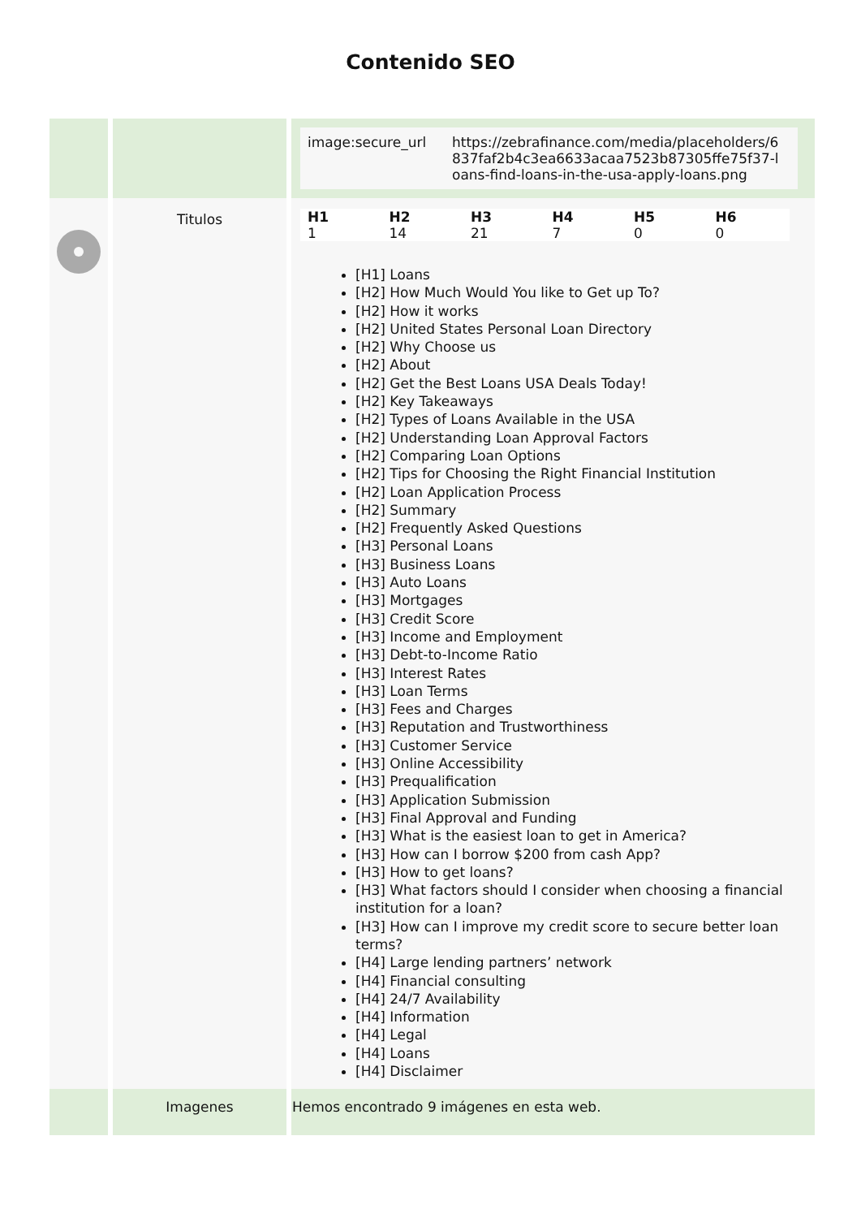Contenido SEO
| | | / image:secure_url / https://zebrafinance.com/media/placeholders/6 837faf2b4c3ea6633acaa7523b87305ffe75f37-l oans-find-loans-in-the-usa-apply-loans.png / |
| | Titulos | / H1 / H2 / H3 / H4 / H5 / H6 / / --- / --- / --- / --- / --- / --- / / 1 / 14 / 21 / 7 / 0 / 0 / [H1] Loans [H2] How Much Would You like to Get up To? [H2] How it works [H2] United States Personal Loan Directory [H2] Why Choose us [H2] About [H2] Get the Best Loans USA Deals Today! [H2] Key Takeaways [H2] Types of Loans Available in the USA [H2] Understanding Loan Approval Factors [H2] Comparing Loan Options [H2] Tips for Choosing the Right Financial Institution [H2] Loan Application Process [H2] Summary [H2] Frequently Asked Questions [H3] Personal Loans [H3] Business Loans [H3] Auto Loans [H3] Mortgages [H3] Credit Score [H3] Income and Employment [H3] Debt-to-Income Ratio [H3] Interest Rates [H3] Loan Terms [H3] Fees and Charges [H3] Reputation and Trustworthiness [H3] Customer Service [H3] Online Accessibility [H3] Prequalification [H3] Application Submission [H3] Final Approval and Funding [H3] What is the easiest loan to get in America? [H3] How can I borrow $200 from cash App? [H3] How to get loans? [H3] What factors should I consider when choosing a financial institution for a loan? [H3] How can I improve my credit score to secure better loan terms? [H4] Large lending partners’ network [H4] Financial consulting [H4] 24/7 Availability [H4] Information [H4] Legal [H4] Loans [H4] Disclaimer |
| | Imagenes | Hemos encontrado 9 imágenes en esta web. |